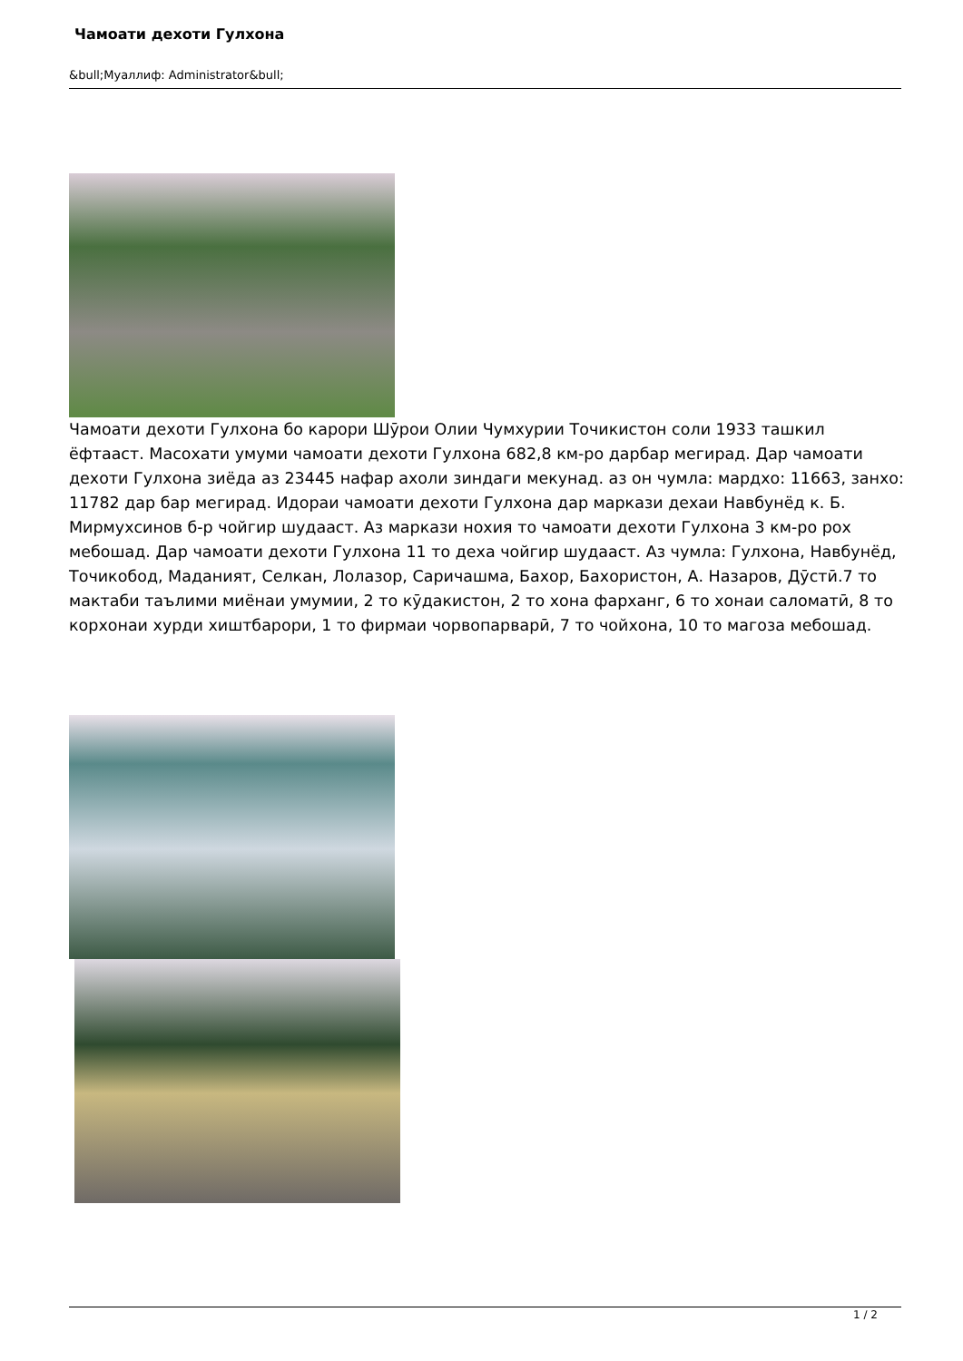Чамоати дехоти Гулхона
&bull;Муаллиф: Administrator&bull;
Чамоати дехоти Гулхона бо карори Шӯрои Олии Чумхурии Точикистон соли 1933 ташкил ёфтааст. Масохати умуми чамоати дехоти Гулхона 682,8 км-ро дарбар мегирад. Дар чамоати дехоти Гулхона зиёда аз 23445 нафар ахоли зиндаги мекунад. аз он чумла: мардхо: 11663, занхо: 11782 дар бар мегирад. Идораи чамоати дехоти Гулхона дар маркази дехаи Навбунёд к. Б. Мирмухсинов б-р чойгир шудааст. Аз маркази нохия то чамоати дехоти Гулхона 3 км-ро рох мебошад. Дар чамоати дехоти Гулхона 11 то деха чойгир шудааст. Аз чумла: Гулхона, Навбунёд, Точикобод, Маданият, Селкан, Лолазор, Саричашма, Бахор, Бахористон, А. Назаров, Дӯстӣ.7 то мактаби таълими миёнаи умумии, 2 то кӯдакистон, 2 то хона фарханг, 6 то хонаи саломатӣ, 8 то корхонаи хурди хиштбарори, 1 то фирмаи чорвопарварӣ, 7 то чойхона, 10 то магоза мебошад.
1 / 2